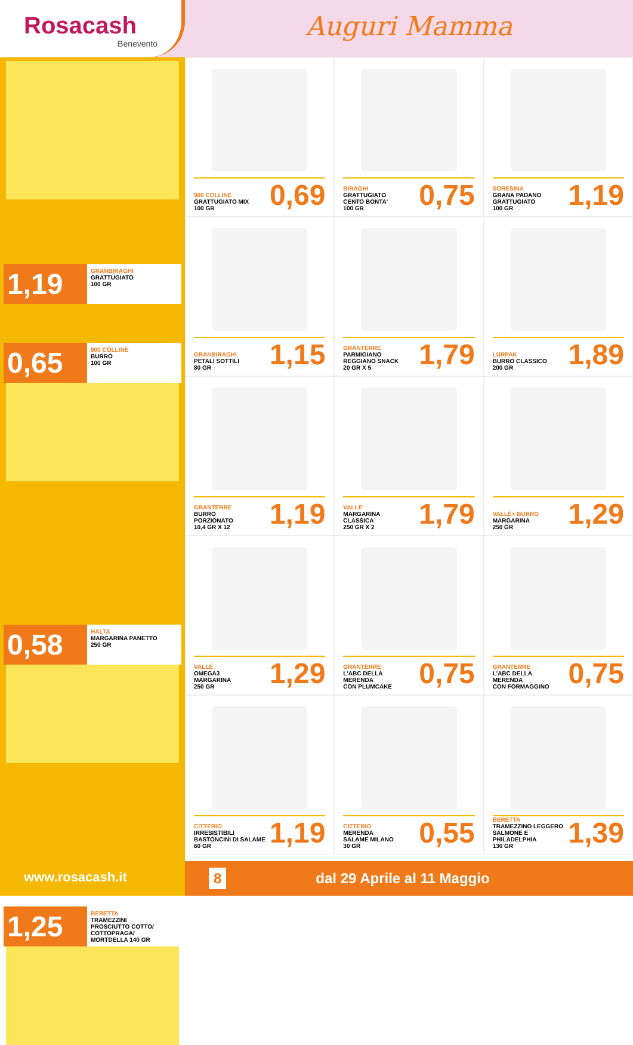Rosacash
Benevento
Auguri Mamma
1,19
GRANBIRAGHI
GRATTUGIATO
100 GR
0,65
900 COLLINE
BURRO
100 GR
0,58
HALTA
MARGARINA PANETTO
250 GR
1,25
BERETTA
TRAMEZZINI
PROSCIUTTO COTTO/
COTTOPRAGA/
MORTDELLA 140 GR
900 COLLINE
GRATTUGIATO MIX
100 GR
0,69
BIRAGHI
GRATTUGIATO
CENTO BONTA'
100 GR
0,75
SORESINA
GRANA PADANO
GRATTUGIATO
100 GR
1,19
GRANBIRAGHI
PETALI SOTTILI
80 GR
1,15
GRANTERRE
PARMIGIANO
REGGIANO SNACK
20 GR X 5
1,79
LURPAK
BURRO CLASSICO
200 GR
1,89
GRANTERRE
BURRO
PORZIONATO
10,4 GR X 12
1,19
VALLE'
MARGARINA
CLASSICA
250 GR X 2
1,79
VALLÉ+ BURRO
MARGARINA
250 GR
1,29
VALLÉ
OMEGA3
MARGARINA
250 GR
1,29
GRANTERRE
L'ABC DELLA
MERENDA
CON PLUMCAKE
0,75
GRANTERRE
L'ABC DELLA
MERENDA
CON FORMAGGINO
0,75
CITTERIO
IRRESISTIBILI
BASTONCINI DI SALAME
60 GR
1,19
CITTERIO
MERENDA
SALAME MILANO
30 GR
0,55
BERETTA
TRAMEZZINO LEGGERO
SALMONE E
PHILADELPHIA
130 GR
1,39
www.rosacash.it
8 dal 29 Aprile al 11 Maggio